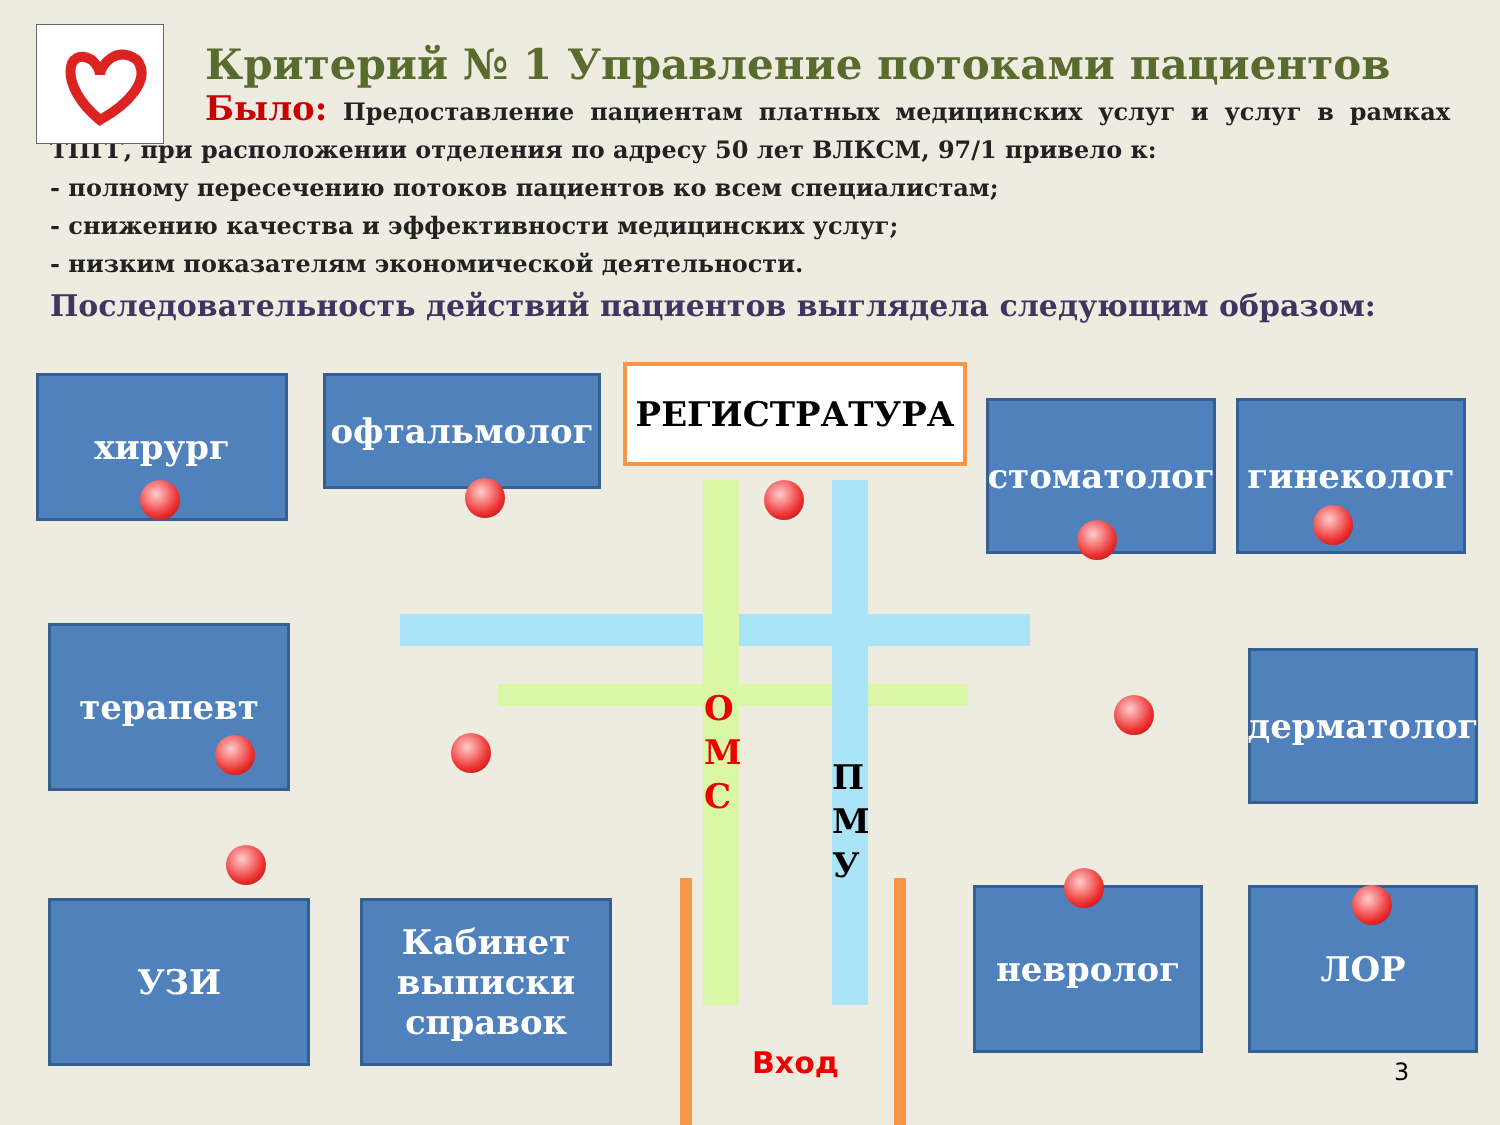Критерий № 1 Управление потоками пациентов
Было: Предоставление пациентам платных медицинских услуг и услуг в рамках ТПГГ, при расположении отделения по адресу 50 лет ВЛКСМ, 97/1 привело к:
- полному пересечению потоков пациентов ко всем специалистам;
- снижению качества и эффективности медицинских услуг;
- низким показателям экономической деятельности.
Последовательность действий пациентов выглядела следующим образом:
хирург офтальмолог РЕГИСТРАТУРА
стоматолог гинеколог
терапевт
дерматолог
УЗИ
Кабинет выписки справок
невролог ЛОР
О
М
С
П
М
У
Вход 3